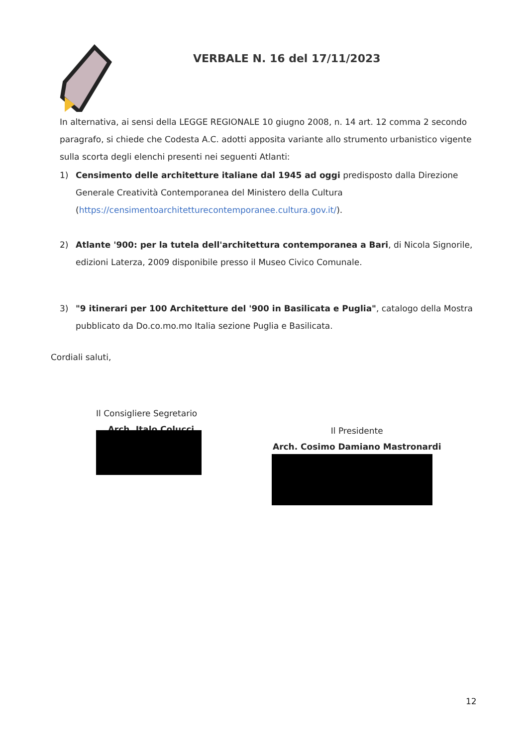VERBALE N. 16 del 17/11/2023
In alternativa, ai sensi della LEGGE REGIONALE 10 giugno 2008, n. 14 art. 12 comma 2 secondo paragrafo, si chiede che Codesta A.C. adotti apposita variante allo strumento urbanistico vigente sulla scorta degli elenchi presenti nei seguenti Atlanti:
1) Censimento delle architetture italiane dal 1945 ad oggi predisposto dalla Direzione Generale Creatività Contemporanea del Ministero della Cultura (https://censimentoarchitetturecontemporanee.cultura.gov.it/).
2) Atlante '900: per la tutela dell'architettura contemporanea a Bari, di Nicola Signorile, edizioni Laterza, 2009 disponibile presso il Museo Civico Comunale.
3) "9 itinerari per 100 Architetture del '900 in Basilicata e Puglia", catalogo della Mostra pubblicato da Do.co.mo.mo Italia sezione Puglia e Basilicata.
Cordiali saluti,
Il Consigliere Segretario
Arch. Italo Colucci
Il Presidente
Arch. Cosimo Damiano Mastronardi
12